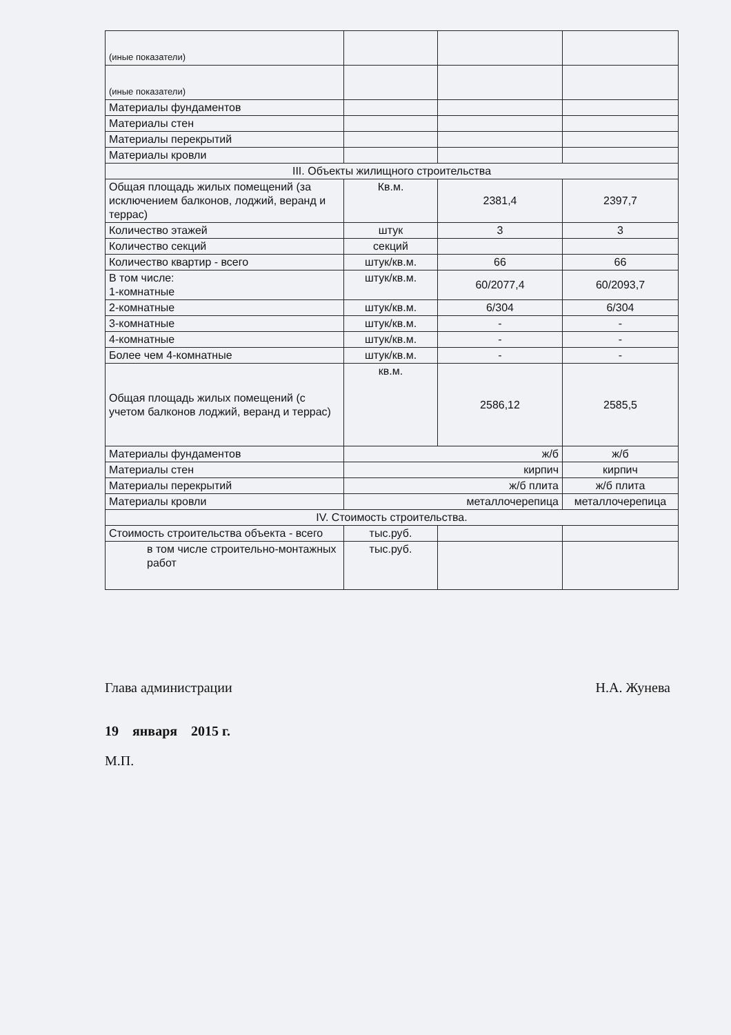| (иные показатели) | | | |
| (иные показатели) | | | |
| Материалы фундаментов | | | |
| Материалы стен | | | |
| Материалы перекрытий | | | |
| Материалы кровли | | | |
| III. Объекты жилищного строительства | | | |
| Общая площадь жилых помещений (за исключением балконов, лоджий, веранд и террас) | Кв.м. | 2381,4 | 2397,7 |
| Количество этажей | штук | 3 | 3 |
| Количество секций | секций | | |
| Количество квартир - всего | штук/кв.м. | 66 | 66 |
| В том числе: 1-комнатные | штук/кв.м. | 60/2077,4 | 60/2093,7 |
| 2-комнатные | штук/кв.м. | 6/304 | 6/304 |
| 3-комнатные | штук/кв.м. | - | - |
| 4-комнатные | штук/кв.м. | - | - |
| Более чем 4-комнатные | штук/кв.м. | - | - |
| Общая площадь жилых помещений (с учетом балконов лоджий, веранд и террас) | кв.м. | 2586,12 | 2585,5 |
| Материалы фундаментов | ж/б | | ж/б |
| Материалы стен | кирпич | | кирпич |
| Материалы перекрытий | ж/б плита | | ж/б плита |
| Материалы кровли | металлочерепица | | металлочерепица |
| IV. Стоимость строительства. | | | |
| Стоимость строительства объекта - всего | тыс.руб. | | |
| в том числе строительно-монтажных работ | тыс.руб. | | |
Глава администрации Н.А. Жунева
19 января 2015 г.
М.П.